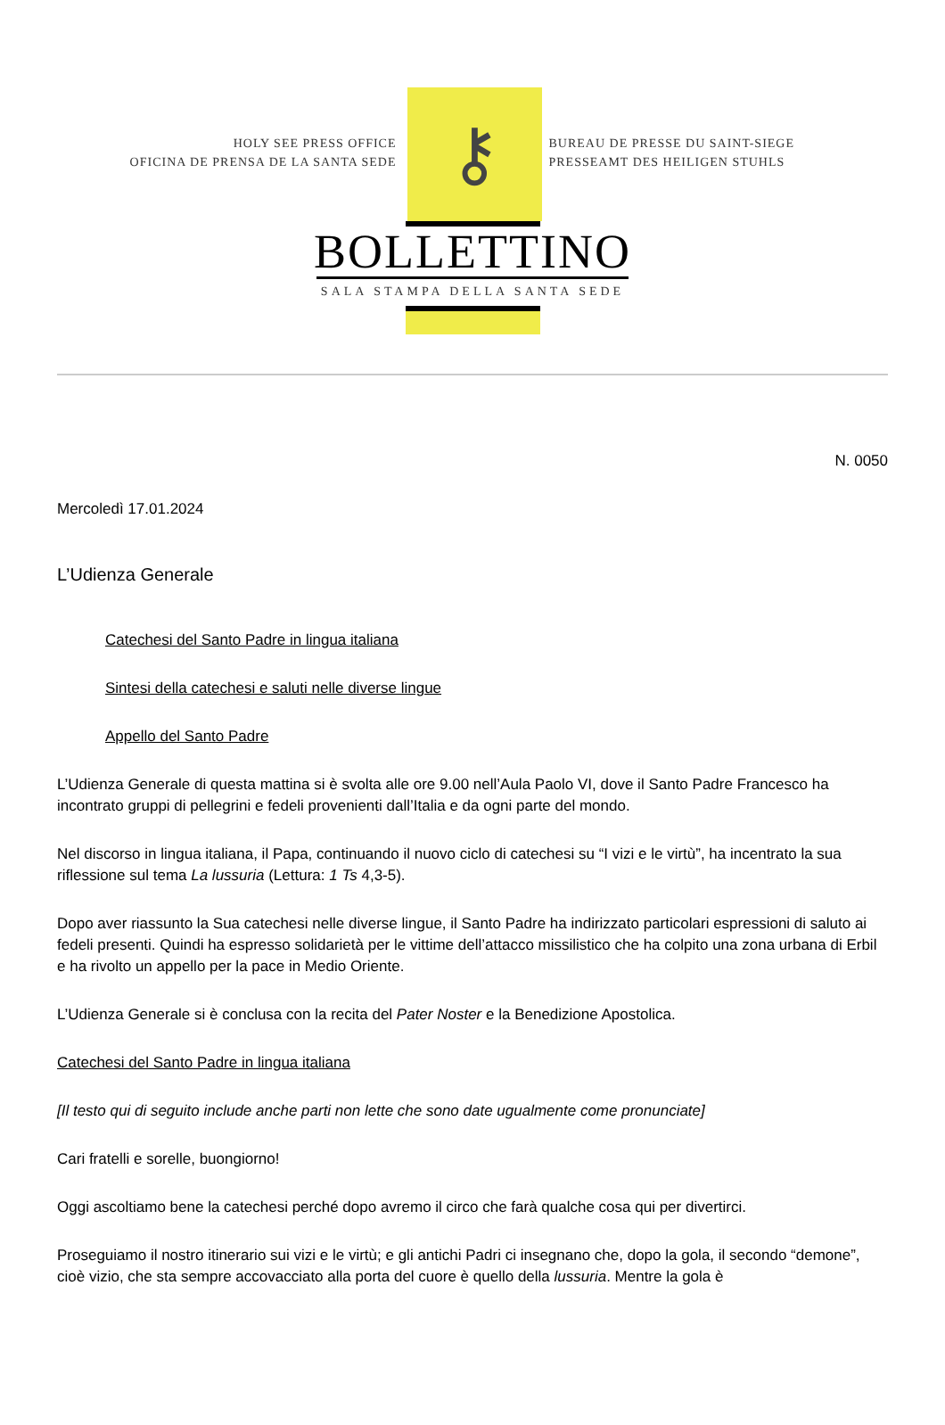HOLY SEE PRESS OFFICE
OFICINA DE PRENSA DE LA SANTA SEDE
⚷
BUREAU DE PRESSE DU SAINT-SIEGE
PRESSEAMT DES HEILIGEN STUHLS
BOLLETTINO
SALA STAMPA DELLA SANTA SEDE
N. 0050
Mercoledì 17.01.2024
L’Udienza Generale
Catechesi del Santo Padre in lingua italiana
Sintesi della catechesi e saluti nelle diverse lingue
Appello del Santo Padre
L’Udienza Generale di questa mattina si è svolta alle ore 9.00 nell’Aula Paolo VI, dove il Santo Padre Francesco ha incontrato gruppi di pellegrini e fedeli provenienti dall’Italia e da ogni parte del mondo.
Nel discorso in lingua italiana, il Papa, continuando il nuovo ciclo di catechesi su “I vizi e le virtù”, ha incentrato la sua riflessione sul tema La lussuria (Lettura: 1 Ts 4,3-5).
Dopo aver riassunto la Sua catechesi nelle diverse lingue, il Santo Padre ha indirizzato particolari espressioni di saluto ai fedeli presenti. Quindi ha espresso solidarietà per le vittime dell’attacco missilistico che ha colpito una zona urbana di Erbil e ha rivolto un appello per la pace in Medio Oriente.
L’Udienza Generale si è conclusa con la recita del Pater Noster e la Benedizione Apostolica.
Catechesi del Santo Padre in lingua italiana
[Il testo qui di seguito include anche parti non lette che sono date ugualmente come pronunciate]
Cari fratelli e sorelle, buongiorno!
Oggi ascoltiamo bene la catechesi perché dopo avremo il circo che farà qualche cosa qui per divertirci.
Proseguiamo il nostro itinerario sui vizi e le virtù; e gli antichi Padri ci insegnano che, dopo la gola, il secondo “demone”, cioè vizio, che sta sempre accovacciato alla porta del cuore è quello della lussuria. Mentre la gola è